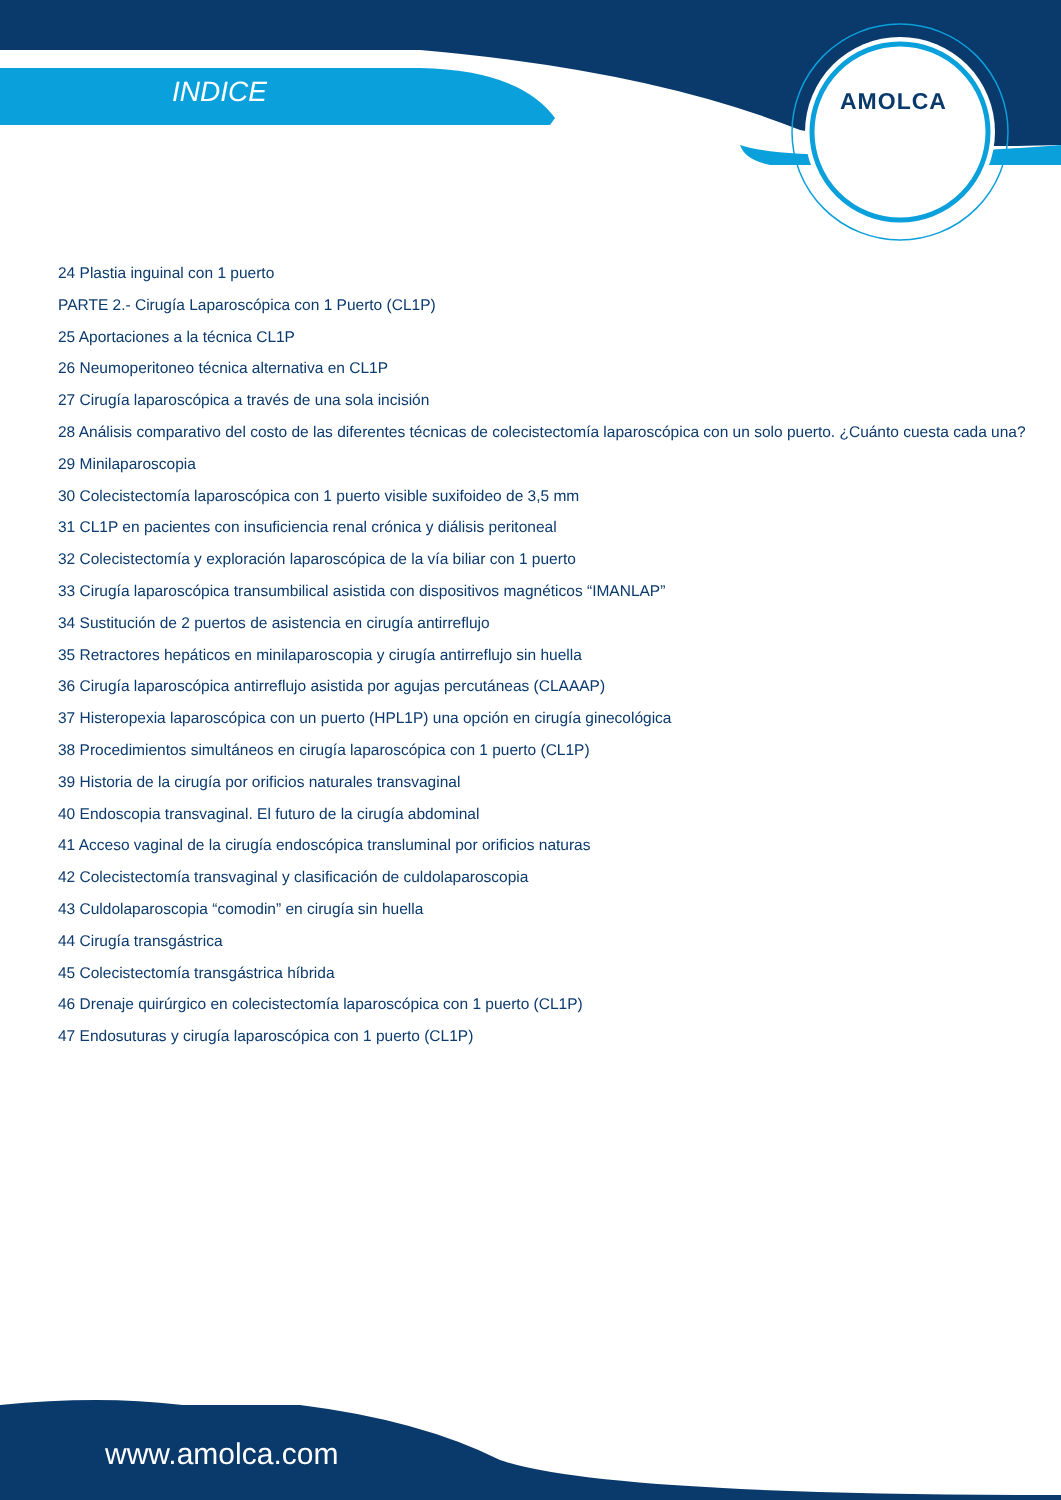INDICE AMOLCA
24 Plastia inguinal con 1 puerto
PARTE 2.- Cirugía Laparoscópica con 1 Puerto (CL1P)
25 Aportaciones a la técnica CL1P
26 Neumoperitoneo técnica alternativa en CL1P
27 Cirugía laparoscópica a través de una sola incisión
28 Análisis comparativo del costo de las diferentes técnicas de colecistectomía laparoscópica con un solo puerto. ¿Cuánto cuesta cada una?
29 Minilaparoscopia
30 Colecistectomía laparoscópica con 1 puerto visible suxifoideo de 3,5 mm
31 CL1P en pacientes con insuficiencia renal crónica y diálisis peritoneal
32 Colecistectomía y exploración laparoscópica de la vía biliar con 1 puerto
33 Cirugía laparoscópica transumbilical asistida con dispositivos magnéticos “IMANLAP”
34 Sustitución de 2 puertos de asistencia en cirugía antirreflujo
35 Retractores hepáticos en minilaparoscopia y cirugía antirreflujo sin huella
36 Cirugía laparoscópica antirreflujo asistida por agujas percutáneas (CLAAAP)
37 Histeropexia laparoscópica con un puerto (HPL1P) una opción en cirugía ginecológica
38 Procedimientos simultáneos en cirugía laparoscópica con 1 puerto (CL1P)
39 Historia de la cirugía por orificios naturales transvaginal
40 Endoscopia transvaginal. El futuro de la cirugía abdominal
41 Acceso vaginal de la cirugía endoscópica transluminal por orificios naturas
42 Colecistectomía transvaginal y clasificación de culdolaparoscopia
43 Culdolaparoscopia “comodin” en cirugía sin huella
44 Cirugía transgástrica
45 Colecistectomía transgástrica híbrida
46 Drenaje quirúrgico en colecistectomía laparoscópica con 1 puerto (CL1P)
47 Endosuturas y cirugía laparoscópica con 1 puerto (CL1P)
www.amolca.com